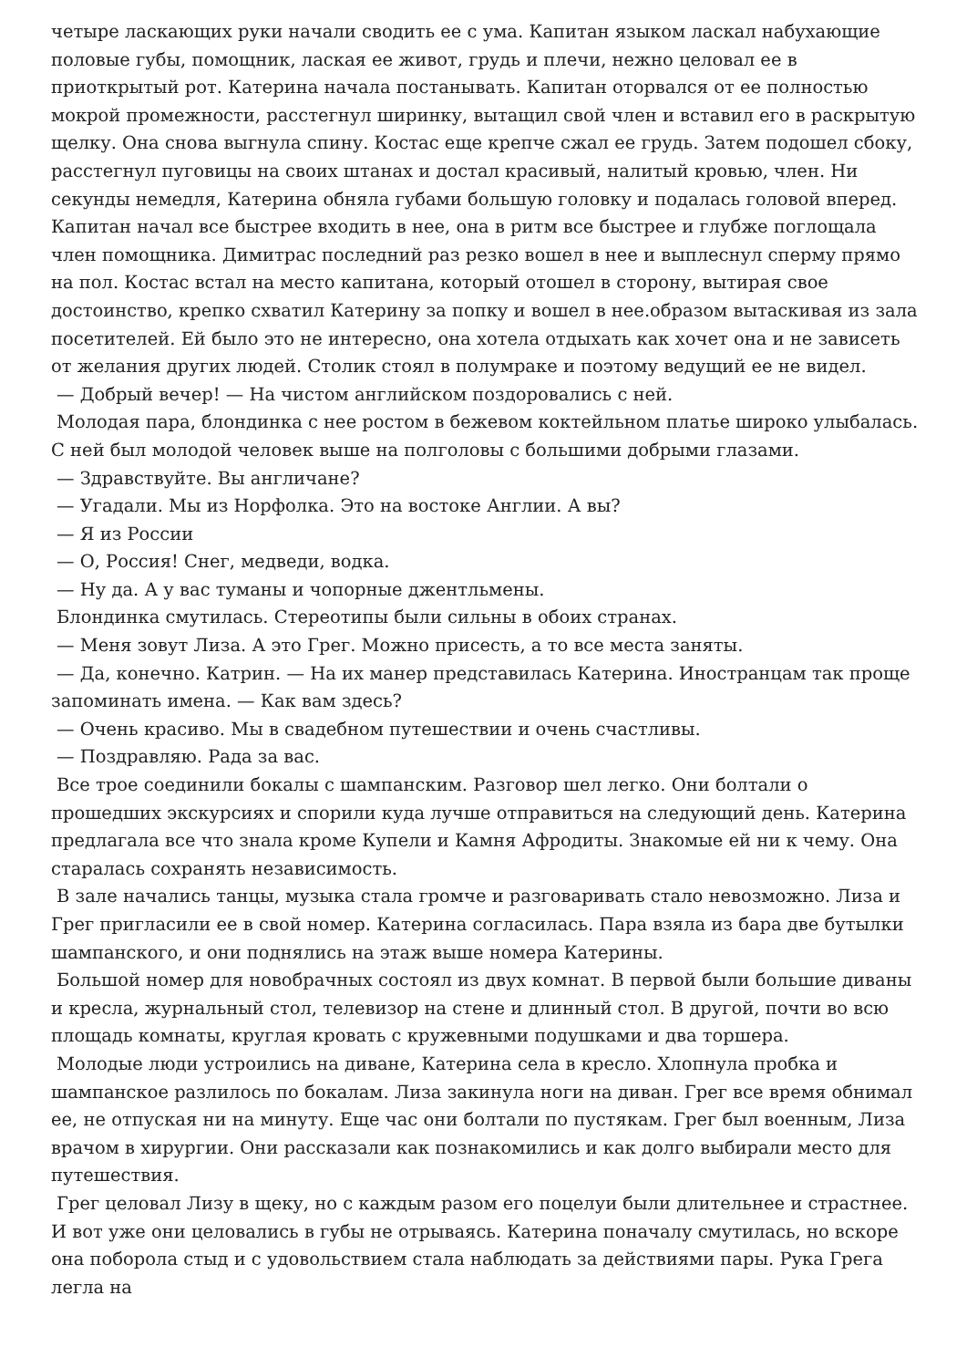четыре ласкающих руки начали сводить ее с ума. Капитан языком ласкал набухающие половые губы, помощник, лаская ее живот, грудь и плечи, нежно целовал ее в приоткрытый рот. Катерина начала постанывать. Капитан оторвался от ее полностью мокрой промежности, расстегнул ширинку, вытащил свой член и вставил его в раскрытую щелку. Она снова выгнула спину. Костас еще крепче сжал ее грудь. Затем подошел сбоку, расстегнул пуговицы на своих штанах и достал красивый, налитый кровью, член. Ни секунды немедля, Катерина обняла губами большую головку и подалась головой вперед. Капитан начал все быстрее входить в нее, она в ритм все быстрее и глубже поглощала член помощника. Димитрас последний раз резко вошел в нее и выплеснул сперму прямо на пол. Костас встал на место капитана, который отошел в сторону, вытирая свое достоинство, крепко схватил Катерину за попку и вошел в нее.образом вытаскивая из зала посетителей. Ей было это не интересно, она хотела отдыхать как хочет она и не зависеть от желания других людей. Столик стоял в полумраке и поэтому ведущий ее не видел.
— Добрый вечер! — На чистом английском поздоровались с ней.
Молодая пара, блондинка с нее ростом в бежевом коктейльном платье широко улыбалась. С ней был молодой человек выше на полголовы с большими добрыми глазами.
— Здравствуйте. Вы англичане?
— Угадали. Мы из Норфолка. Это на востоке Англии. А вы?
— Я из России
— О, Россия! Снег, медведи, водка.
— Ну да. А у вас туманы и чопорные джентльмены.
Блондинка смутилась. Стереотипы были сильны в обоих странах.
— Меня зовут Лиза. А это Грег. Можно присесть, а то все места заняты.
— Да, конечно. Катрин. — На их манер представилась Катерина. Иностранцам так проще запоминать имена. — Как вам здесь?
— Очень красиво. Мы в свадебном путешествии и очень счастливы.
— Поздравляю. Рада за вас.
Все трое соединили бокалы с шампанским. Разговор шел легко. Они болтали о прошедших экскурсиях и спорили куда лучше отправиться на следующий день. Катерина предлагала все что знала кроме Купели и Камня Афродиты. Знакомые ей ни к чему. Она старалась сохранять независимость.
В зале начались танцы, музыка стала громче и разговаривать стало невозможно. Лиза и Грег пригласили ее в свой номер. Катерина согласилась. Пара взяла из бара две бутылки шампанского, и они поднялись на этаж выше номера Катерины.
Большой номер для новобрачных состоял из двух комнат. В первой были большие диваны и кресла, журнальный стол, телевизор на стене и длинный стол. В другой, почти во всю площадь комнаты, круглая кровать с кружевными подушками и два торшера.
Молодые люди устроились на диване, Катерина села в кресло. Хлопнула пробка и шампанское разлилось по бокалам. Лиза закинула ноги на диван. Грег все время обнимал ее, не отпуская ни на минуту. Еще час они болтали по пустякам. Грег был военным, Лиза врачом в хирургии. Они рассказали как познакомились и как долго выбирали место для путешествия.
Грег целовал Лизу в щеку, но с каждым разом его поцелуи были длительнее и страстнее. И вот уже они целовались в губы не отрываясь. Катерина поначалу смутилась, но вскоре она поборола стыд и с удовольствием стала наблюдать за действиями пары. Рука Грега легла на